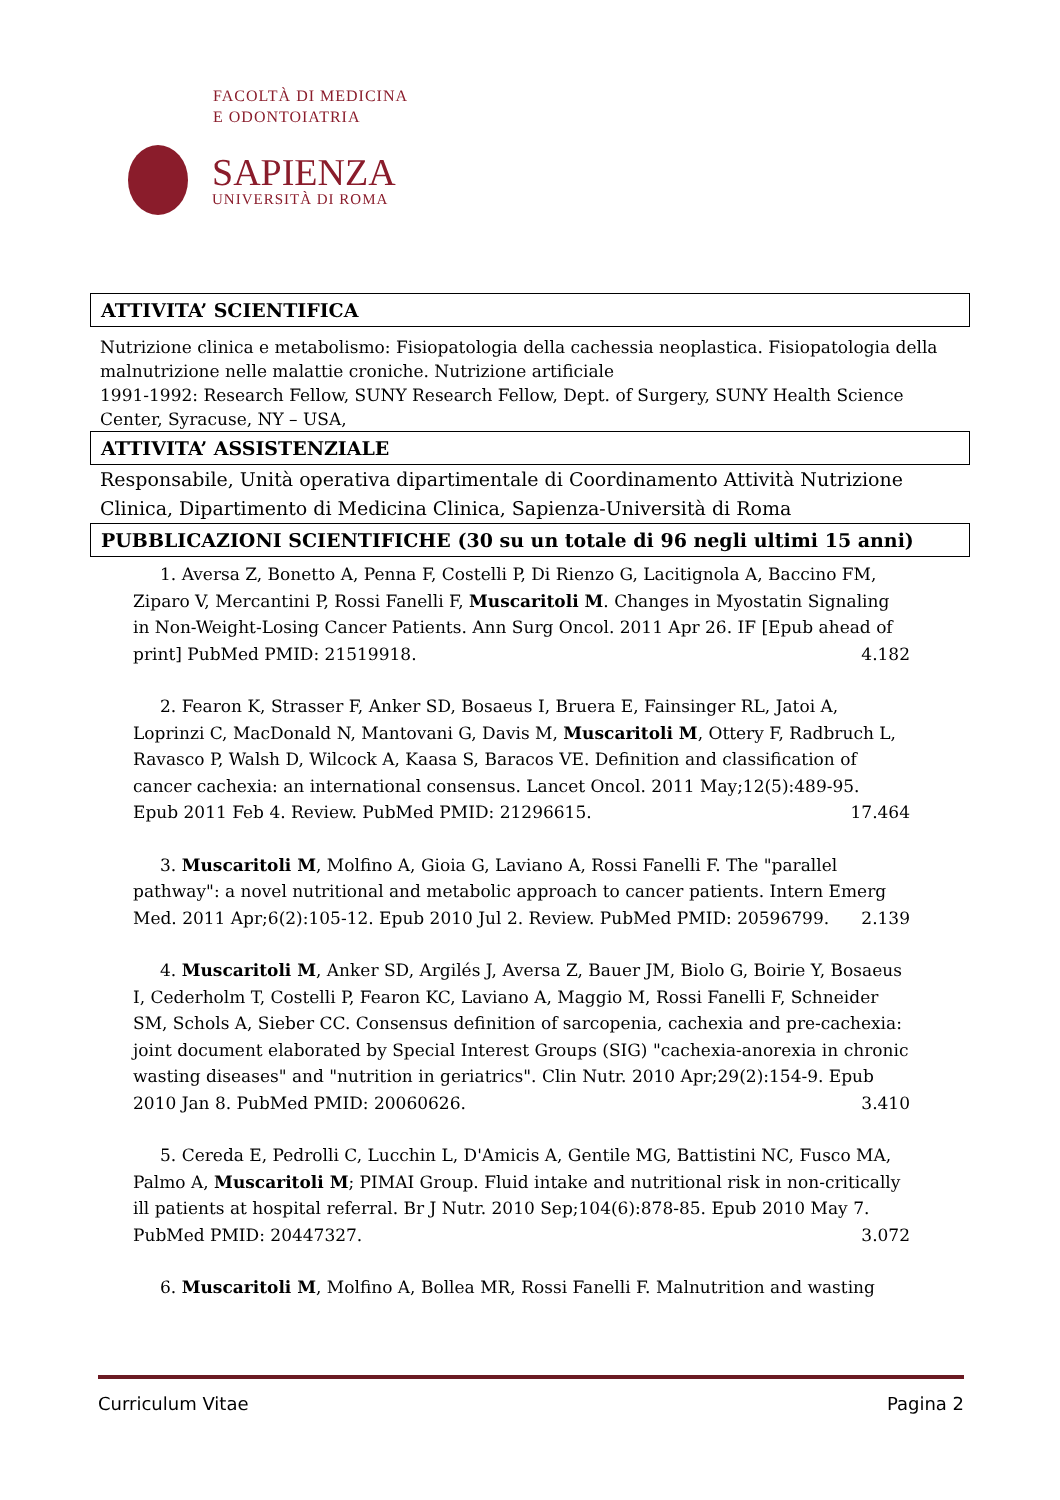FACOLTÀ DI MEDICINA
E ODONTOIATRIA
SAPIENZA
UNIVERSITÀ DI ROMA
ATTIVITA’ SCIENTIFICA
Nutrizione clinica e metabolismo: Fisiopatologia della cachessia neoplastica. Fisiopatologia della malnutrizione nelle malattie croniche. Nutrizione artificiale
1991-1992: Research Fellow, SUNY Research Fellow, Dept. of Surgery, SUNY Health Science Center, Syracuse, NY – USA,
ATTIVITA’ ASSISTENZIALE
Responsabile, Unità operativa dipartimentale di Coordinamento Attività Nutrizione Clinica, Dipartimento di Medicina Clinica, Sapienza-Università di Roma
PUBBLICAZIONI SCIENTIFICHE (30 su un totale di 96 negli ultimi 15 anni)
1. Aversa Z, Bonetto A, Penna F, Costelli P, Di Rienzo G, Lacitignola A, Baccino FM, Ziparo V, Mercantini P, Rossi Fanelli F, Muscaritoli M. Changes in Myostatin Signaling in Non-Weight-Losing Cancer Patients. Ann Surg Oncol. 2011 Apr 26. IF [Epub ahead of print] PubMed PMID: 21519918. 4.182
2. Fearon K, Strasser F, Anker SD, Bosaeus I, Bruera E, Fainsinger RL, Jatoi A, Loprinzi C, MacDonald N, Mantovani G, Davis M, Muscaritoli M, Ottery F, Radbruch L, Ravasco P, Walsh D, Wilcock A, Kaasa S, Baracos VE. Definition and classification of cancer cachexia: an international consensus. Lancet Oncol. 2011 May;12(5):489-95. Epub 2011 Feb 4. Review. PubMed PMID: 21296615. 17.464
3. Muscaritoli M, Molfino A, Gioia G, Laviano A, Rossi Fanelli F. The "parallel pathway": a novel nutritional and metabolic approach to cancer patients. Intern Emerg Med. 2011 Apr;6(2):105-12. Epub 2010 Jul 2. Review. PubMed PMID: 20596799. 2.139
4. Muscaritoli M, Anker SD, Argilés J, Aversa Z, Bauer JM, Biolo G, Boirie Y, Bosaeus I, Cederholm T, Costelli P, Fearon KC, Laviano A, Maggio M, Rossi Fanelli F, Schneider SM, Schols A, Sieber CC. Consensus definition of sarcopenia, cachexia and pre-cachexia: joint document elaborated by Special Interest Groups (SIG) "cachexia-anorexia in chronic wasting diseases" and "nutrition in geriatrics". Clin Nutr. 2010 Apr;29(2):154-9. Epub 2010 Jan 8. PubMed PMID: 20060626. 3.410
5. Cereda E, Pedrolli C, Lucchin L, D'Amicis A, Gentile MG, Battistini NC, Fusco MA, Palmo A, Muscaritoli M; PIMAI Group. Fluid intake and nutritional risk in non-critically ill patients at hospital referral. Br J Nutr. 2010 Sep;104(6):878-85. Epub 2010 May 7. PubMed PMID: 20447327. 3.072
6. Muscaritoli M, Molfino A, Bollea MR, Rossi Fanelli F. Malnutrition and wasting
Curriculum Vitae Pagina 2